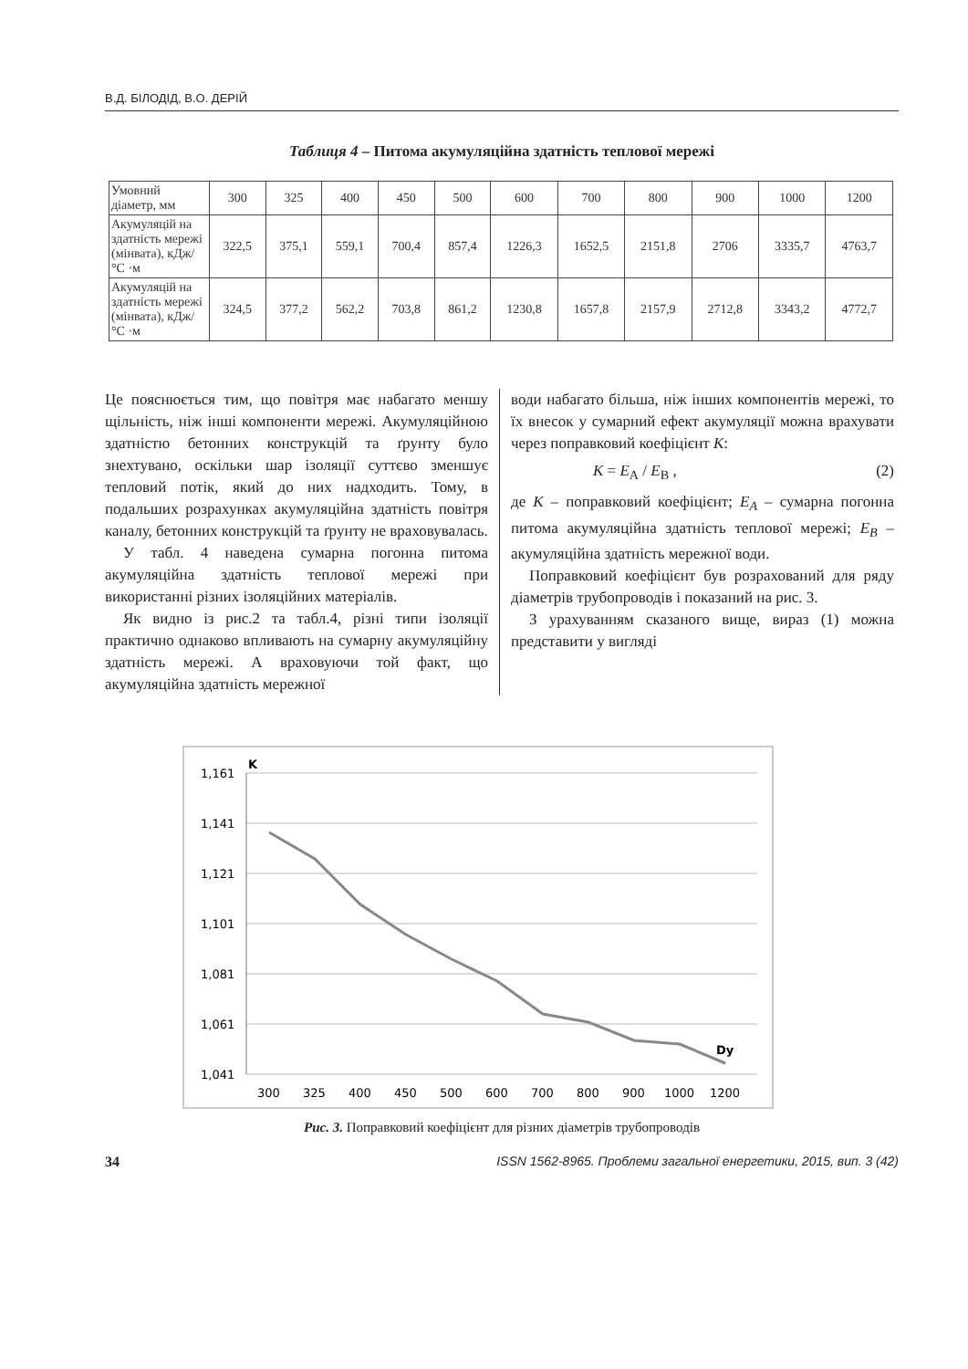В.Д. БІЛОДІД, В.О. ДЕРІЙ
Таблиця 4 – Питома акумуляційна здатність теплової мережі
| Умовний діаметр, мм | 300 | 325 | 400 | 450 | 500 | 600 | 700 | 800 | 900 | 1000 | 1200 |
| Акумуляцій на здатність мережі (мінвата), кДж/°С ·м | 322,5 | 375,1 | 559,1 | 700,4 | 857,4 | 1226,3 | 1652,5 | 2151,8 | 2706 | 3335,7 | 4763,7 |
| Акумуляцій на здатність мережі (мінвата), кДж/°С ·м | 324,5 | 377,2 | 562,2 | 703,8 | 861,2 | 1230,8 | 1657,8 | 2157,9 | 2712,8 | 3343,2 | 4772,7 |
Це пояснюється тим, що повітря має набагато меншу щільність, ніж інші компоненти мережі. Акумуляційною здатністю бетонних конструкцій та ґрунту було знехтувано, оскільки шар ізоляції суттєво зменшує тепловий потік, який до них надходить. Тому, в подальших розрахунках акумуляційна здатність повітря каналу, бетонних конструкцій та ґрунту не враховувалась.
У табл. 4 наведена сумарна погонна питома акумуляційна здатність теплової мережі при використанні різних ізоляційних матеріалів.
Як видно із рис.2 та табл.4, різні типи ізоляції практично однаково впливають на сумарну акумуляційну здатність мережі. А враховуючи той факт, що акумуляційна здатність мережної
води набагато більша, ніж інших компонентів мережі, то їх внесок у сумарний ефект акумуляції можна врахувати через поправковий коефіцієнт K:
K = E<sub>A</sub> / E<sub>B</sub> , (2)
де K – поправковий коефіцієнт; E<sub>A</sub> – сумарна погонна питома акумуляційна здатність теплової мережі; E<sub>B</sub> – акумуляційна здатність мережної води.
Поправковий коефіцієнт був розрахований для ряду діаметрів трубопроводів і показаний на рис. 3.
З урахуванням сказаного вище, вираз (1) можна представити у вигляді
1,161
1,141
1,121
1,101
1,081
1,061
1,041
K
Dy
300
325
400
450
500
600
700
800
900
1000
1200
Рис. 3. Поправковий коефіцієнт для різних діаметрів трубопроводів
34 ISSN 1562-8965. Проблеми загальної енергетики, 2015, вип. 3 (42)